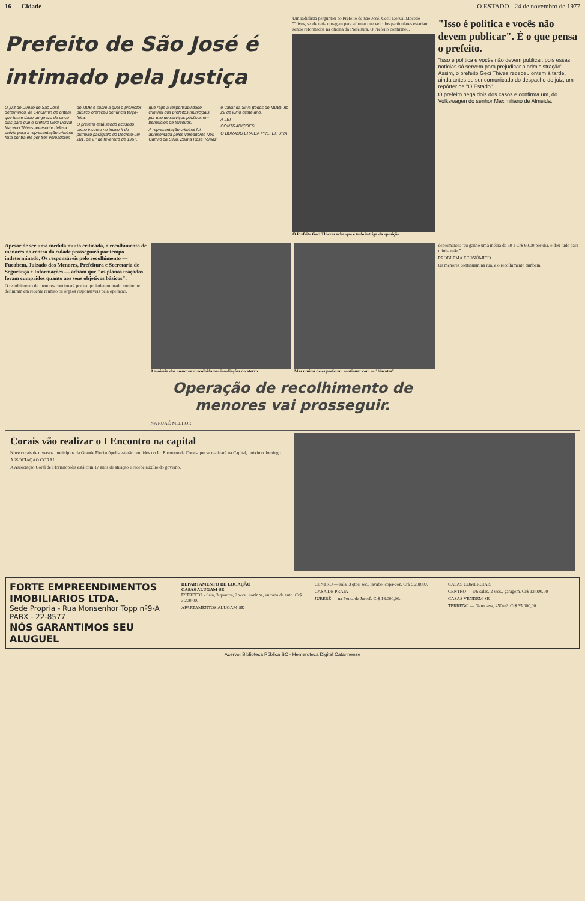16 — Cidade O ESTADO - 24 de novembro de 1977
Prefeito de São José é intimado pela Justiça
O juiz de Direito de São José determinou, às 14h30min de ontem, que fosse dado um prazo de cinco dias para que o prefeito Geci Dorval Macedo Thives apresente defesa prévia para a representação criminal feita contra ele por três vereadores do MDB e sobre a qual o promotor público ofereceu denúncia terça-feira.
O prefeito está sendo acusado como incurso no inciso II do primeiro parágrafo do Decreto-Lei 201, de 27 de fevereiro de 1967, que rege a responsabilidade criminal dos prefeitos municipais, por uso de serviços públicos em benefícios de terceiros.
A representação criminal foi apresentada pelos vereadores Neri Camilo da Silva, Zulma Rosa Tomaz e Valdir da Silva (todos do MDB), no 22 de julho deste ano.
A LEI
CONTRADIÇÕES
O BURADO ERA DA PREFEITURA
Um radialista perguntou ao Prefeito de São José, Cecil Dorval Macedo Thives, se ele teria coragem para afirmar que veículos particulares estariam sendo reformados na oficina da Prefeitura. O Prefeito confirmou.
O Prefeito Geci Thieves acha que é tudo intriga da oposição.
"Isso é política e vocês não devem publicar". É o que pensa o prefeito.
"Isso é política e vocês não devem publicar, pois essas notícias só servem para prejudicar a administração". Assim, o prefeito Geci Thives recebeu ontem à tarde, ainda antes de ser comunicado do despacho do juiz, um repórter de "O Estado".
O prefeito nega dois dos casos e confirma um, do Volkswagen do senhor Maximiliano de Almeida.
Apesar de ser uma medida muito criticada, o recolhimento de menores no centro da cidade prosseguirá por tempo indeterminado. Os responsáveis pelo recolhimento — Fucabem, Juizado dos Menores, Prefeitura e Secretaria de Segurança e Informações — acham que "os planos traçados foram cumpridos quanto aos seus objetivos básicos".
O recolhimento de menores continuará por tempo indeterminado conforme definiram em recente reunião os órgãos responsáveis pela operação.
A maioria dos menores e recolhida nas imediações do aterro.
Mas muitos deles preferem continuar com os "biscates".
Operação de recolhimento de menores vai prosseguir.
NA RUA É MELHOR
depoimento: "eu ganho uma média de 50 a Cr$ 60,00 por dia, e dou tudo para minha mãe."
PROBLEMA ECONÔMICO
Os menores continuam na rua, e o recolhimento também.
Corais vão realizar o I Encontro na capital
Nove corais de diversos municípios da Grande Florianópolis estarão reunidos no Io. Encontro de Corais que se realizará na Capital, próximo domingo.
ASSOCIAÇAO CORAL
A Associação Coral de Florianópolis está com 17 anos de atuação e recebe auxílio do governo.
FORTE EMPREENDIMENTOS IMOBILIARIOS LTDA.
Sede Propria - Rua Monsenhor Topp nº9-A
PABX - 22-8577
NÓS GARANTIMOS SEU ALUGUEL
DEPARTAMENTO DE LOCAÇÃO
CASAS ALUGAM-SE
ESTREITO - Sala, 3 quartos, 2 wcs., cozinha, entrada de auto. Cr$ 3.200,00.
APARTAMENTOS ALUGAM-SE
CENTRO — sala, 3 qtos, wc., lavabo, copa-coz. Cr$ 5.200,00.
CASA DE PRAIA
JURERÊ — na Ponta de Jurerê. Cr$ 16.000,00.
CASAS COMERCIAIS
CENTRO — c/6 salas, 2 wcs., garagem, Cr$ 13.000,00
CASAS VENDEM-SE
TERRENO — Garopava, 450m2. Cr$ 35.000,00.
Acervo: Biblioteca Pública SC - Hemeroteca Digital Catarinense